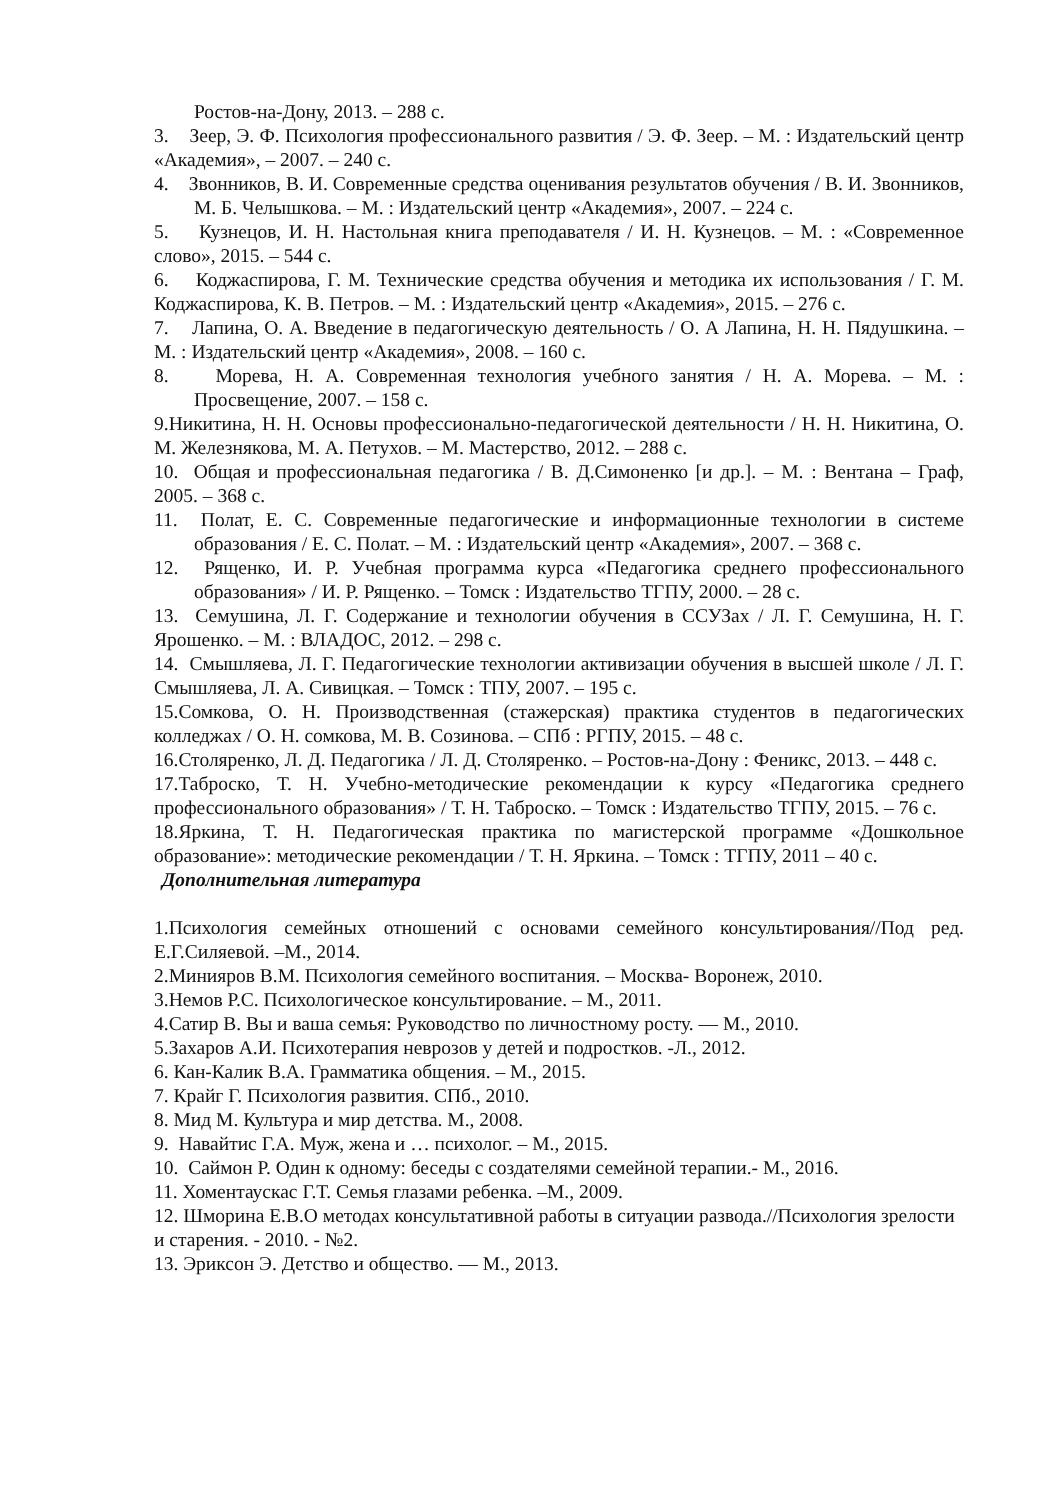Ростов-на-Дону, 2013. – 288 с.
3. Зеер, Э. Ф. Психология профессионального развития / Э. Ф. Зеер. – М. : Издательский центр «Академия», – 2007. – 240 с.
4. Звонников, В. И. Современные средства оценивания результатов обучения / В. И. Звонников, М. Б. Челышкова. – М. : Издательский центр «Академия», 2007. – 224 с.
5. Кузнецов, И. Н. Настольная книга преподавателя / И. Н. Кузнецов. – М. : «Современное слово», 2015. – 544 с.
6. Коджаспирова, Г. М. Технические средства обучения и методика их использования / Г. М. Коджаспирова, К. В. Петров. – М. : Издательский центр «Академия», 2015. – 276 с.
7. Лапина, О. А. Введение в педагогическую деятельность / О. А Лапина, Н. Н. Пядушкина. – М. : Издательский центр «Академия», 2008. – 160 с.
8. Морева, Н. А. Современная технология учебного занятия / Н. А. Морева. – М. : Просвещение, 2007. – 158 с.
9.Никитина, Н. Н. Основы профессионально-педагогической деятельности / Н. Н. Никитина, О. М. Железнякова, М. А. Петухов. – М. Мастерство, 2012. – 288 с.
10. Общая и профессиональная педагогика / В. Д.Симоненко [и др.]. – М. : Вентана – Граф, 2005. – 368 с.
11. Полат, Е. С. Современные педагогические и информационные технологии в системе образования / Е. С. Полат. – М. : Издательский центр «Академия», 2007. – 368 с.
12. Рященко, И. Р. Учебная программа курса «Педагогика среднего профессионального образования» / И. Р. Рященко. – Томск : Издательство ТГПУ, 2000. – 28 с.
13. Семушина, Л. Г. Содержание и технологии обучения в ССУЗах / Л. Г. Семушина, Н. Г. Ярошенко. – М. : ВЛАДОС, 2012. – 298 с.
14. Смышляева, Л. Г. Педагогические технологии активизации обучения в высшей школе / Л. Г. Смышляева, Л. А. Сивицкая. – Томск : ТПУ, 2007. – 195 с.
15.Сомкова, О. Н. Производственная (стажерская) практика студентов в педагогических колледжах / О. Н. сомкова, М. В. Созинова. – СПб : РГПУ, 2015. – 48 с.
16.Столяренко, Л. Д. Педагогика / Л. Д. Столяренко. – Ростов-на-Дону : Феникс, 2013. – 448 с.
17.Таброско, Т. Н. Учебно-методические рекомендации к курсу «Педагогика среднего профессионального образования» / Т. Н. Таброско. – Томск : Издательство ТГПУ, 2015. – 76 с.
18.Яркина, Т. Н. Педагогическая практика по магистерской программе «Дошкольное образование»: методические рекомендации / Т. Н. Яркина. – Томск : ТГПУ, 2011 – 40 с.
Дополнительная литература
1.Психология семейных отношений с основами семейного консультирования//Под ред. Е.Г.Силяевой. –М., 2014.
2.Минияров В.М. Психология семейного воспитания. – Москва- Воронеж, 2010.
3.Немов Р.С. Психологическое консультирование. – М., 2011.
4.Сатир В. Вы и ваша семья: Руководство по личностному росту. — М., 2010.
5.Захаров А.И. Психотерапия неврозов у детей и подростков. -Л., 2012.
6. Кан-Калик В.А. Грамматика общения. – М., 2015.
7. Крайг Г. Психология развития. СПб., 2010.
8. Мид М. Культура и мир детства. М., 2008.
9. Навайтис Г.А. Муж, жена и … психолог. – М., 2015.
10. Саймон Р. Один к одному: беседы с создателями семейной терапии.- М., 2016.
11. Хоментаускас Г.Т. Семья глазами ребенка. –М., 2009.
12. Шморина Е.В.О методах консультативной работы в ситуации развода.//Психология зрелости и старения. - 2010. - №2.
13. Эриксон Э. Детство и общество. — М., 2013.